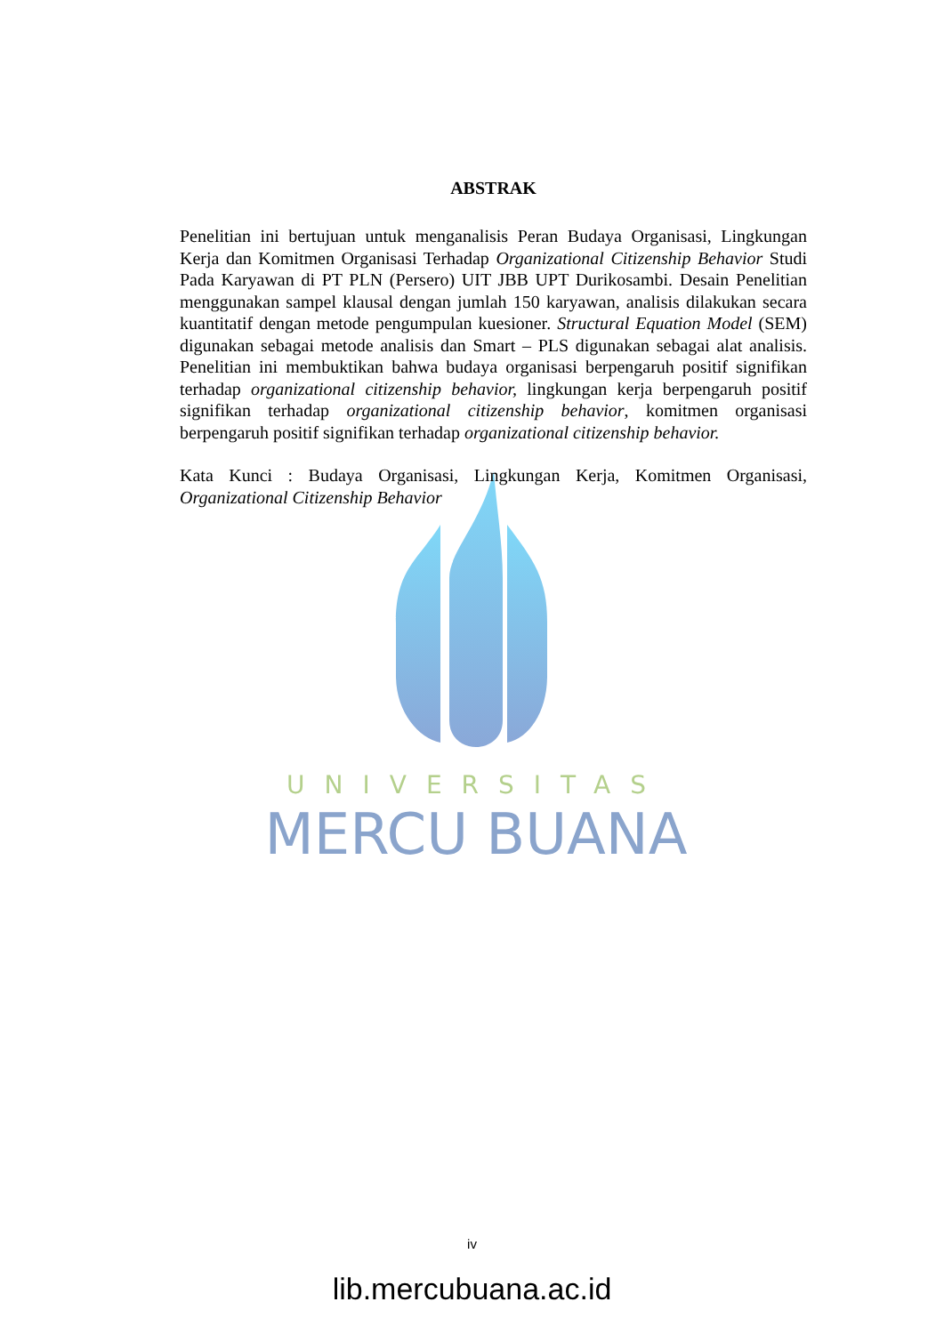UNIVERSITAS
MERCU BUANA
ABSTRAK
Penelitian ini bertujuan untuk menganalisis Peran Budaya Organisasi, Lingkungan Kerja dan Komitmen Organisasi Terhadap Organizational Citizenship Behavior Studi Pada Karyawan di PT PLN (Persero) UIT JBB UPT Durikosambi. Desain Penelitian menggunakan sampel klausal dengan jumlah 150 karyawan, analisis dilakukan secara kuantitatif dengan metode pengumpulan kuesioner. Structural Equation Model (SEM) digunakan sebagai metode analisis dan Smart – PLS digunakan sebagai alat analisis. Penelitian ini membuktikan bahwa budaya organisasi berpengaruh positif signifikan terhadap organizational citizenship behavior, lingkungan kerja berpengaruh positif signifikan terhadap organizational citizenship behavior, komitmen organisasi berpengaruh positif signifikan terhadap organizational citizenship behavior.
Kata Kunci : Budaya Organisasi, Lingkungan Kerja, Komitmen Organisasi, Organizational Citizenship Behavior
iv
lib.mercubuana.ac.id